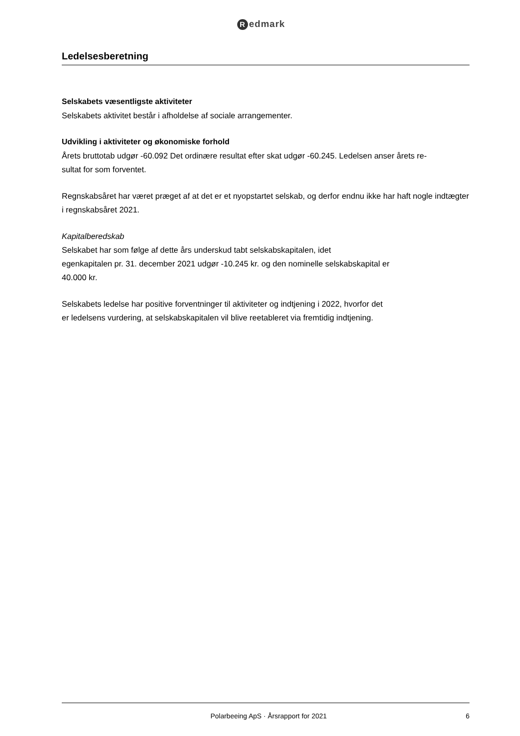Redmark
Ledelsesberetning
Selskabets væsentligste aktiviteter
Selskabets aktivitet består i afholdelse af sociale arrangementer.
Udvikling i aktiviteter og økonomiske forhold
Årets bruttotab udgør -60.092 Det ordinære resultat efter skat udgør -60.245. Ledelsen anser årets re-
sultat for som forventet.
Regnskabsåret har været præget af at det er et nyopstartet selskab, og derfor endnu ikke har haft nogle indtægter i regnskabsåret 2021.
Kapitalberedskab
Selskabet har som følge af dette års underskud tabt selskabskapitalen, idet
egenkapitalen pr. 31. december 2021 udgør -10.245 kr. og den nominelle selskabskapital er
40.000 kr.
Selskabets ledelse har positive forventninger til aktiviteter og indtjening i 2022, hvorfor det
er ledelsens vurdering, at selskabskapitalen vil blive reetableret via fremtidig indtjening.
Polarbeeing ApS · Årsrapport for 2021
6